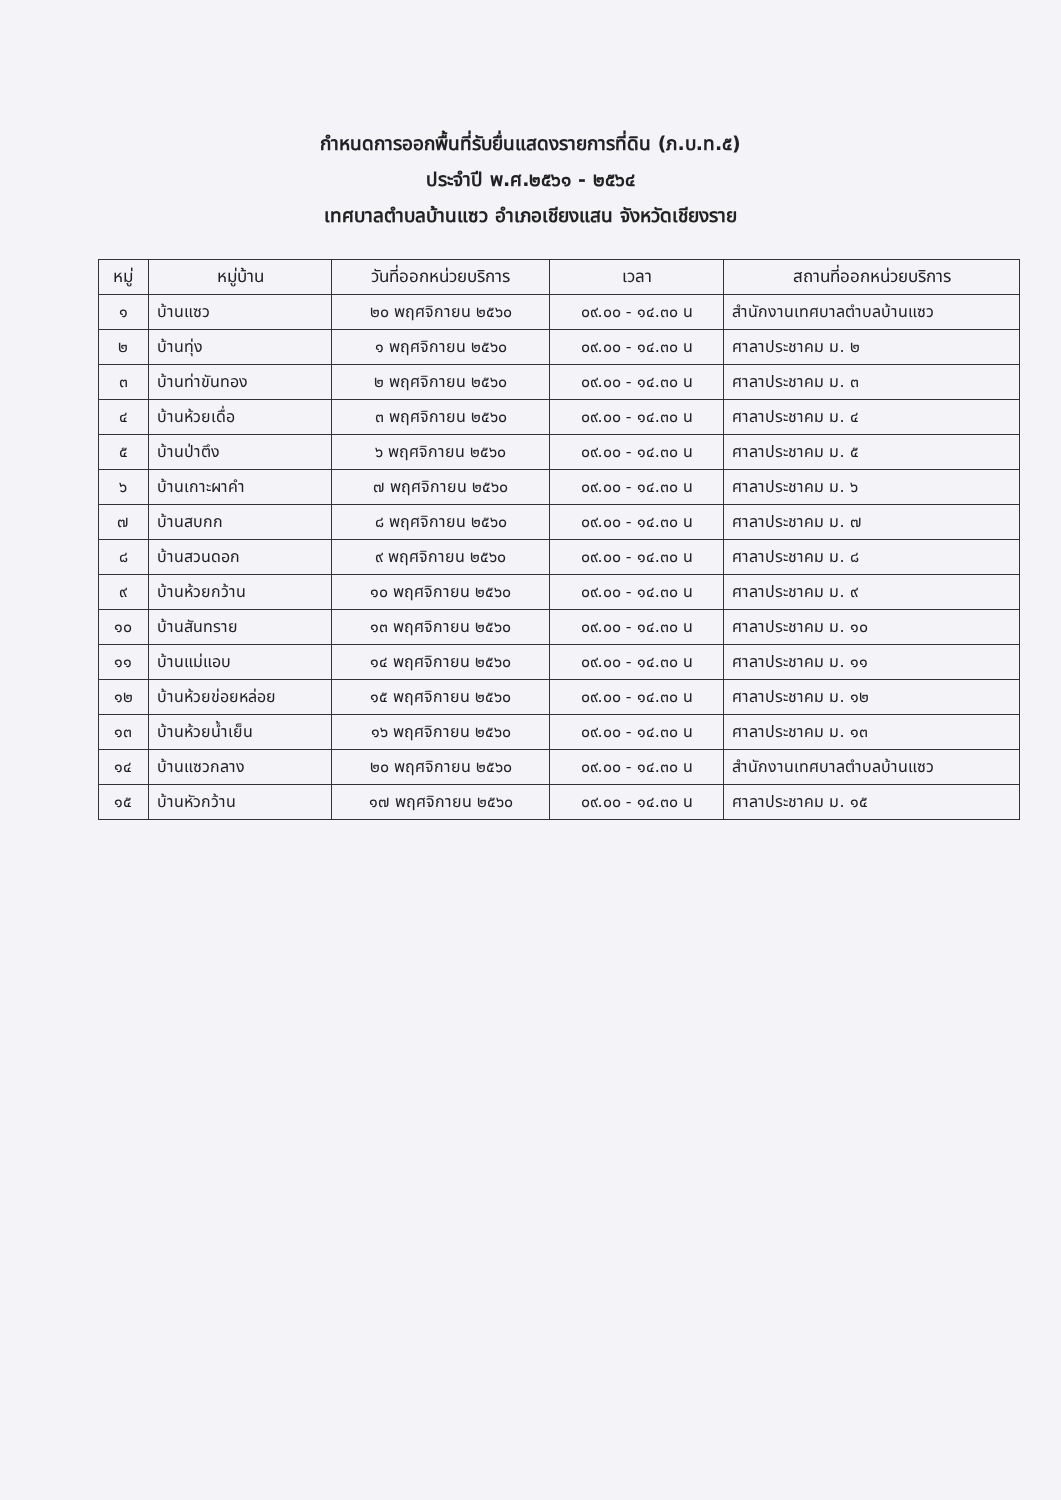กำหนดการออกพื้นที่รับยื่นแสดงรายการที่ดิน (ภ.บ.ท.๕)
ประจำปี พ.ศ.๒๕๖๑ - ๒๕๖๔
เทศบาลตำบลบ้านแซว อำเภอเชียงแสน จังหวัดเชียงราย
| หมู่ | หมู่บ้าน | วันที่ออกหน่วยบริการ | เวลา | สถานที่ออกหน่วยบริการ |
| --- | --- | --- | --- | --- |
| ๑ | บ้านแซว | ๒๐ พฤศจิกายน ๒๕๖๐ | ๐๙.๐๐ - ๑๔.๓๐ น | สำนักงานเทศบาลตำบลบ้านแซว |
| ๒ | บ้านทุ่ง | ๑ พฤศจิกายน ๒๕๖๐ | ๐๙.๐๐ - ๑๔.๓๐ น | ศาลาประชาคม ม. ๒ |
| ๓ | บ้านท่าขันทอง | ๒ พฤศจิกายน ๒๕๖๐ | ๐๙.๐๐ - ๑๔.๓๐ น | ศาลาประชาคม ม. ๓ |
| ๔ | บ้านห้วยเดื่อ | ๓ พฤศจิกายน ๒๕๖๐ | ๐๙.๐๐ - ๑๔.๓๐ น | ศาลาประชาคม ม. ๔ |
| ๕ | บ้านป่าตึง | ๖ พฤศจิกายน ๒๕๖๐ | ๐๙.๐๐ - ๑๔.๓๐ น | ศาลาประชาคม ม. ๕ |
| ๖ | บ้านเกาะผาคำ | ๗ พฤศจิกายน ๒๕๖๐ | ๐๙.๐๐ - ๑๔.๓๐ น | ศาลาประชาคม ม. ๖ |
| ๗ | บ้านสบกก | ๘ พฤศจิกายน ๒๕๖๐ | ๐๙.๐๐ - ๑๔.๓๐ น | ศาลาประชาคม ม. ๗ |
| ๘ | บ้านสวนดอก | ๙ พฤศจิกายน ๒๕๖๐ | ๐๙.๐๐ - ๑๔.๓๐ น | ศาลาประชาคม ม. ๘ |
| ๙ | บ้านห้วยกว้าน | ๑๐ พฤศจิกายน ๒๕๖๐ | ๐๙.๐๐ - ๑๔.๓๐ น | ศาลาประชาคม ม. ๙ |
| ๑๐ | บ้านสันทราย | ๑๓ พฤศจิกายน ๒๕๖๐ | ๐๙.๐๐ - ๑๔.๓๐ น | ศาลาประชาคม ม. ๑๐ |
| ๑๑ | บ้านแม่แอบ | ๑๔ พฤศจิกายน ๒๕๖๐ | ๐๙.๐๐ - ๑๔.๓๐ น | ศาลาประชาคม ม. ๑๑ |
| ๑๒ | บ้านห้วยข่อยหล่อย | ๑๕ พฤศจิกายน ๒๕๖๐ | ๐๙.๐๐ - ๑๔.๓๐ น | ศาลาประชาคม ม. ๑๒ |
| ๑๓ | บ้านห้วยน้ำเย็น | ๑๖ พฤศจิกายน ๒๕๖๐ | ๐๙.๐๐ - ๑๔.๓๐ น | ศาลาประชาคม ม. ๑๓ |
| ๑๔ | บ้านแซวกลาง | ๒๐ พฤศจิกายน ๒๕๖๐ | ๐๙.๐๐ - ๑๔.๓๐ น | สำนักงานเทศบาลตำบลบ้านแซว |
| ๑๕ | บ้านหัวกว้าน | ๑๗ พฤศจิกายน ๒๕๖๐ | ๐๙.๐๐ - ๑๔.๓๐ น | ศาลาประชาคม ม. ๑๕ |